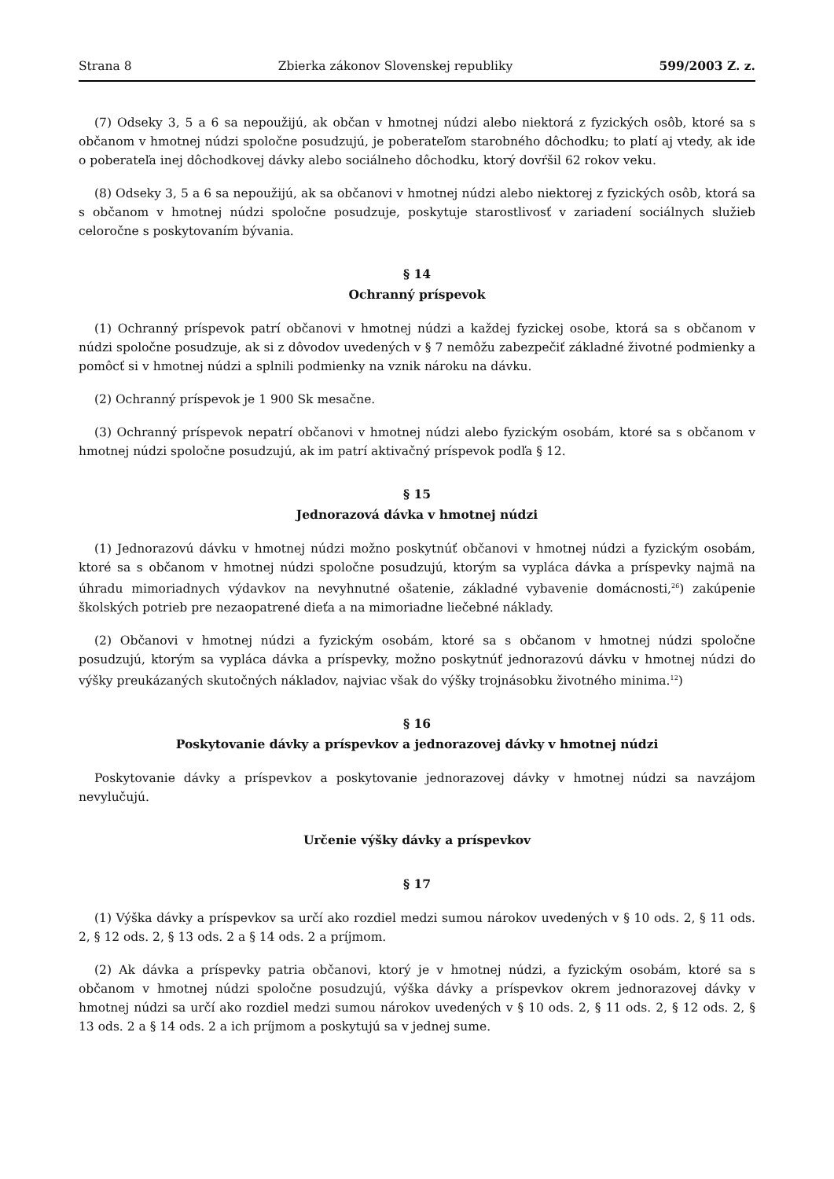Strana 8 Zbierka zákonov Slovenskej republiky 599/2003 Z. z.
(7) Odseky 3, 5 a 6 sa nepoužijú, ak občan v hmotnej núdzi alebo niektorá z fyzických osôb, ktoré sa s občanom v hmotnej núdzi spoločne posudzujú, je poberateľom starobného dôchodku; to platí aj vtedy, ak ide o poberateľa inej dôchodkovej dávky alebo sociálneho dôchodku, ktorý dovŕšil 62 rokov veku.
(8) Odseky 3, 5 a 6 sa nepoužijú, ak sa občanovi v hmotnej núdzi alebo niektorej z fyzických osôb, ktorá sa s občanom v hmotnej núdzi spoločne posudzuje, poskytuje starostlivosť v zariadení sociálnych služieb celoročne s poskytovaním bývania.
§ 14
Ochranný príspevok
(1) Ochranný príspevok patrí občanovi v hmotnej núdzi a každej fyzickej osobe, ktorá sa s občanom v núdzi spoločne posudzuje, ak si z dôvodov uvedených v § 7 nemôžu zabezpečiť základné životné podmienky a pomôcť si v hmotnej núdzi a splnili podmienky na vznik nároku na dávku.
(2) Ochranný príspevok je 1 900 Sk mesačne.
(3) Ochranný príspevok nepatrí občanovi v hmotnej núdzi alebo fyzickým osobám, ktoré sa s občanom v hmotnej núdzi spoločne posudzujú, ak im patrí aktivačný príspevok podľa § 12.
§ 15
Jednorazová dávka v hmotnej núdzi
(1) Jednorazovú dávku v hmotnej núdzi možno poskytnúť občanovi v hmotnej núdzi a fyzickým osobám, ktoré sa s občanom v hmotnej núdzi spoločne posudzujú, ktorým sa vypláca dávka a príspevky najmä na úhradu mimoriadnych výdavkov na nevyhnutné ošatenie, základné vybavenie domácnosti,<sup>26</sup>) zakúpenie školských potrieb pre nezaopatrené dieťa a na mimoriadne liečebné náklady.
(2) Občanovi v hmotnej núdzi a fyzickým osobám, ktoré sa s občanom v hmotnej núdzi spoločne posudzujú, ktorým sa vypláca dávka a príspevky, možno poskytnúť jednorazovú dávku v hmotnej núdzi do výšky preukázaných skutočných nákladov, najviac však do výšky trojnásobku životného minima.<sup>12</sup>)
§ 16
Poskytovanie dávky a príspevkov a jednorazovej dávky v hmotnej núdzi
Poskytovanie dávky a príspevkov a poskytovanie jednorazovej dávky v hmotnej núdzi sa navzájom nevylučujú.
Určenie výšky dávky a príspevkov
§ 17
(1) Výška dávky a príspevkov sa určí ako rozdiel medzi sumou nárokov uvedených v § 10 ods. 2, § 11 ods. 2, § 12 ods. 2, § 13 ods. 2 a § 14 ods. 2 a príjmom.
(2) Ak dávka a príspevky patria občanovi, ktorý je v hmotnej núdzi, a fyzickým osobám, ktoré sa s občanom v hmotnej núdzi spoločne posudzujú, výška dávky a príspevkov okrem jednorazovej dávky v hmotnej núdzi sa určí ako rozdiel medzi sumou nárokov uvedených v § 10 ods. 2, § 11 ods. 2, § 12 ods. 2, § 13 ods. 2 a § 14 ods. 2 a ich príjmom a poskytujú sa v jednej sume.